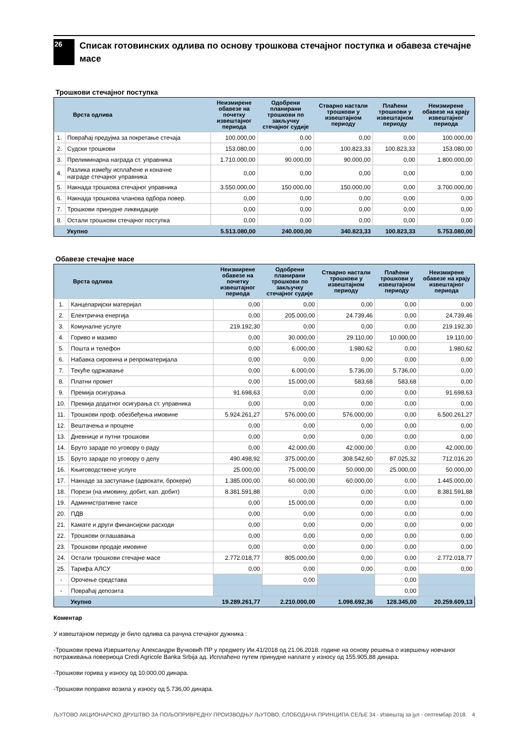26
Списак готовинских одлива по основу трошкова стечајног поступка и обавеза стечајне масе
Трошкови стечајног поступка
| Врста одлива | | Неизмирене обавезе на почетку извештајног периода | Одобрени планирани трошкови по закључку стечајног судије | Стварно настали трошкови у извештајном периоду | Плаћени трошкови у извештајном периоду | Неизмирене обавезе на крају извештајног периода |
| --- | --- | --- | --- | --- | --- | --- |
| 1. | Повраћај предујма за покретање стечаја | 100.000,00 | 0,00 | 0,00 | 0,00 | 100.000,00 |
| 2. | Судски трошкови | 153.080,00 | 0,00 | 100.823,33 | 100.823,33 | 153.080,00 |
| 3. | Прелиминарна награда ст. управника | 1.710.000,00 | 90.000,00 | 90.000,00 | 0,00 | 1.800.000,00 |
| 4. | Разлика између исплаћене и коначне награде стечајног управника | 0,00 | 0,00 | 0,00 | 0,00 | 0,00 |
| 5. | Накнада трошкова стечајног управника | 3.550.000,00 | 150.000,00 | 150.000,00 | 0,00 | 3.700.000,00 |
| 6. | Накнада трошкова чланова одбора повер. | 0,00 | 0,00 | 0,00 | 0,00 | 0,00 |
| 7. | Трошкови принудне ликвидације | 0,00 | 0,00 | 0,00 | 0,00 | 0,00 |
| 8. | Остали трошкови стечајног поступка | 0,00 | 0,00 | 0,00 | 0,00 | 0,00 |
| | Укупно | 5.513.080,00 | 240.000,00 | 340.823,33 | 100.823,33 | 5.753.080,00 |
Обавезе стечајне масе
| Врста одлива | | Неизмирене обавезе на почетку извештајног периода | Одобрени планирани трошкови по закључку стечајног судије | Стварно настали трошкови у извештајном периоду | Плаћени трошкови у извештајном периоду | Неизмирене обавезе на крају извештајног периода |
| --- | --- | --- | --- | --- | --- | --- |
| 1. | Канцеларијски материјал | 0,00 | 0,00 | 0,00 | 0,00 | 0,00 |
| 2. | Електрична енергија | 0,00 | 205.000,00 | 24.739,46 | 0,00 | 24.739,46 |
| 3. | Комуналне услуге | 219.192,30 | 0,00 | 0,00 | 0,00 | 219.192,30 |
| 4. | Гориво и мазиво | 0,00 | 30.000,00 | 29.110,00 | 10.000,00 | 19.110,00 |
| 5. | Пошта и телефон | 0,00 | 6.000,00 | 1.980,62 | 0,00 | 1.980,62 |
| 6. | Набавка сировина и репроматеријала | 0,00 | 0,00 | 0,00 | 0,00 | 0,00 |
| 7. | Текуће одржавање | 0,00 | 6.000,00 | 5.736,00 | 5.736,00 | 0,00 |
| 8. | Платни промет | 0,00 | 15.000,00 | 583,68 | 583,68 | 0,00 |
| 9. | Премија осигурања | 91.698,63 | 0,00 | 0,00 | 0,00 | 91.698,63 |
| 10. | Премија додатног осигурања ст. управника | 0,00 | 0,00 | 0,00 | 0,00 | 0,00 |
| 11. | Трошкови проф. обезбеђења имовине | 5.924.261,27 | 576.000,00 | 576.000,00 | 0,00 | 6.500.261,27 |
| 12. | Вештачења и процене | 0,00 | 0,00 | 0,00 | 0,00 | 0,00 |
| 13. | Дневнице и путни трошкови | 0,00 | 0,00 | 0,00 | 0,00 | 0,00 |
| 14. | Бруто зараде по уговору о раду | 0,00 | 42.000,00 | 42.000,00 | 0,00 | 42.000,00 |
| 15. | Бруто зараде по уговору о делу | 490.498,92 | 375.000,00 | 308.542,60 | 87.025,32 | 712.016,20 |
| 16. | Књиговодствене услуге | 25.000,00 | 75.000,00 | 50.000,00 | 25.000,00 | 50.000,00 |
| 17. | Накнаде за заступање (адвокати, брокери) | 1.385.000,00 | 60.000,00 | 60.000,00 | 0,00 | 1.445.000,00 |
| 18. | Порези (на имовину, добит, кап. добит) | 8.381.591,88 | 0,00 | 0,00 | 0,00 | 8.381.591,88 |
| 19. | Административне таксе | 0,00 | 15.000,00 | 0,00 | 0,00 | 0,00 |
| 20. | ПДВ | 0,00 | 0,00 | 0,00 | 0,00 | 0,00 |
| 21. | Камате и други финансијски расходи | 0,00 | 0,00 | 0,00 | 0,00 | 0,00 |
| 22. | Трошкови оглашавања | 0,00 | 0,00 | 0,00 | 0,00 | 0,00 |
| 23. | Трошкови продаје имовине | 0,00 | 0,00 | 0,00 | 0,00 | 0,00 |
| 24. | Остали трошкови стечајне масе | 2.772.018,77 | 805.000,00 | 0,00 | 0,00 | 2.772.018,77 |
| 25. | Тарифа АЛСУ | 0,00 | 0,00 | 0,00 | 0,00 | 0,00 |
| - | Орочење средстава | | 0,00 | | 0,00 | |
| - | Повраћај депозита | | | | 0,00 | |
| | Укупно | 19.289.261,77 | 2.210.000,00 | 1.098.692,36 | 128.345,00 | 20.259.609,13 |
Коментар
У извештајном периоду је било одлива са рачуна стечајног дужника :
-Трошкови према Извршитељу Александри Вучковић ПР у предмету Ии.41/2018 од 21.06.2018. године на основу решења о извршењу новчаног потраживања повериоца Credi Agricole Banka Srbija ад. Исплаћено путем принудне наплате у износу од 155.905,88 динара.
-Трошкови горива у износу од 10.000,00 динара.
-Трошкови поправке возила у износу од 5.736,00 динара.
ЉУТОВО АКЦИОНАРСКО ДРУШТВО ЗА ПОЉОПРИВРЕДНУ ПРОИЗВОДЊУ ЉУТОВО, СЛОБОДАНА ПРИНЦИПА СЕЉЕ 34 - Извештај за јул - септембар 2018. 4